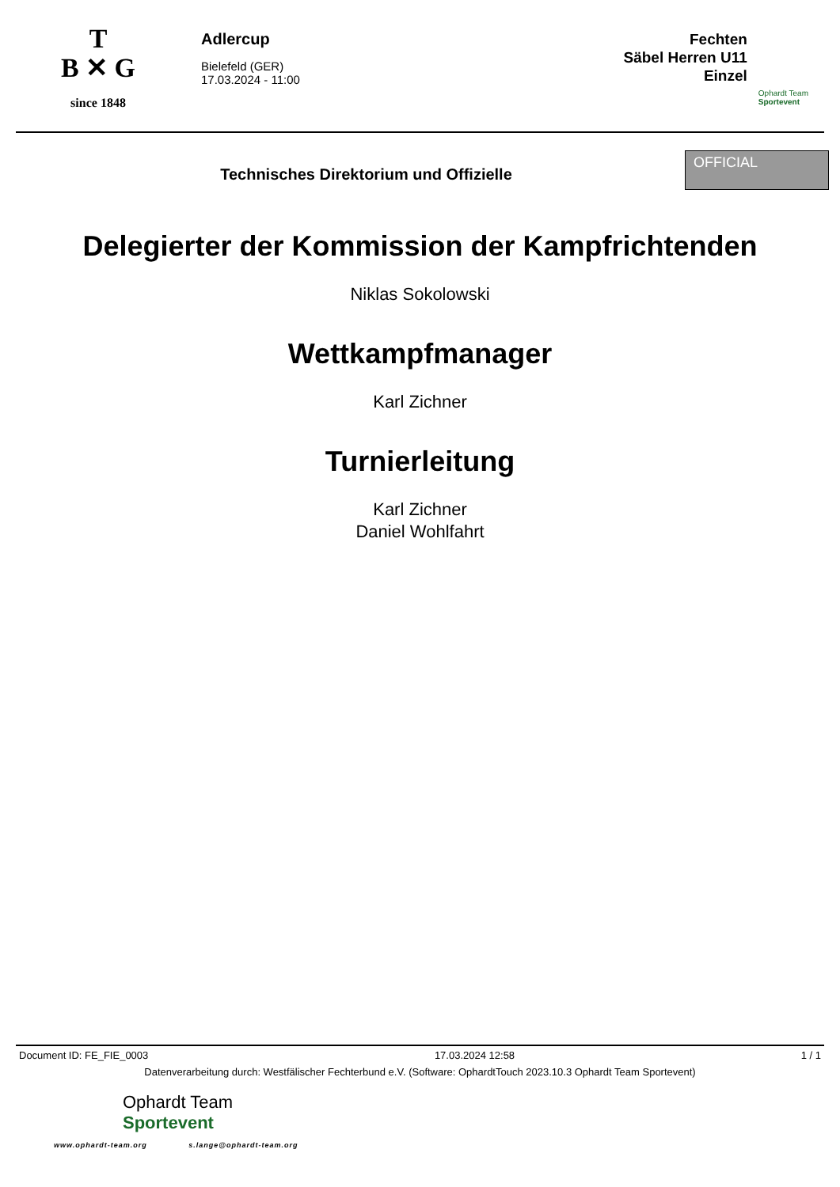T
B ✕ G
since 1848
Adlercup
Bielefeld (GER)
17.03.2024 - 11:00
Fechten
Säbel Herren U11
Einzel
Ophardt Team
Sportevent
Technisches Direktorium und Offizielle
OFFICIAL
Delegierter der Kommission der Kampfrichtenden
Niklas Sokolowski
Wettkampfmanager
Karl Zichner
Turnierleitung
Karl Zichner
Daniel Wohlfahrt
Document ID: FE_FIE_0003 17.03.2024 12:58 1 / 1
Datenverarbeitung durch: Westfälischer Fechterbund e.V. (Software: OphardtTouch 2023.10.3 Ophardt Team Sportevent)
Ophardt Team
Sportevent
www.ophardt-team.org s.lange@ophardt-team.org